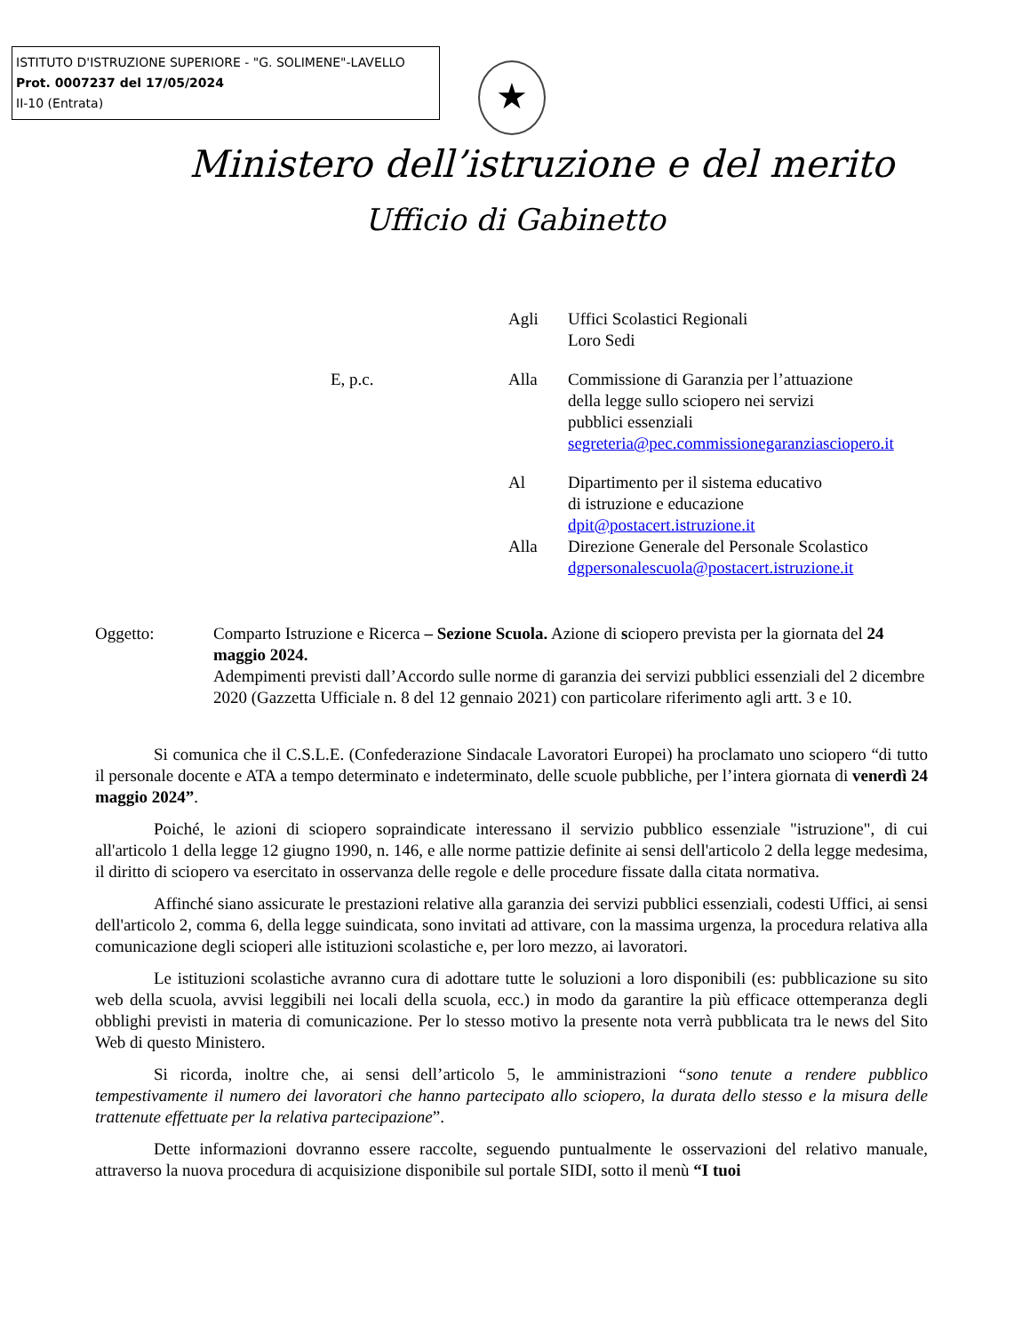ISTITUTO D'ISTRUZIONE SUPERIORE - "G. SOLIMENE"-LAVELLO
Prot. 0007237 del 17/05/2024
II-10 (Entrata)
★
Ministero dell’istruzione e del merito
Ufficio di Gabinetto
Agli Uffici Scolastici Regionali
Loro Sedi
E, p.c. Alla Commissione di Garanzia per l’attuazione
della legge sullo sciopero nei servizi
pubblici essenziali
segreteria@pec.commissionegaranziasciopero.it
Al Dipartimento per il sistema educativo
di istruzione e educazione
dpit@postacert.istruzione.it
Alla Direzione Generale del Personale Scolastico
dgpersonalescuola@postacert.istruzione.it
Oggetto: Comparto Istruzione e Ricerca – Sezione Scuola. Azione di sciopero prevista per la giornata del 24 maggio 2024.
Adempimenti previsti dall’Accordo sulle norme di garanzia dei servizi pubblici essenziali del 2 dicembre 2020 (Gazzetta Ufficiale n. 8 del 12 gennaio 2021) con particolare riferimento agli artt. 3 e 10.
Si comunica che il C.S.L.E. (Confederazione Sindacale Lavoratori Europei) ha proclamato uno sciopero “di tutto il personale docente e ATA a tempo determinato e indeterminato, delle scuole pubbliche, per l’intera giornata di venerdì 24 maggio 2024”.
Poiché, le azioni di sciopero sopraindicate interessano il servizio pubblico essenziale "istruzione", di cui all'articolo 1 della legge 12 giugno 1990, n. 146, e alle norme pattizie definite ai sensi dell'articolo 2 della legge medesima, il diritto di sciopero va esercitato in osservanza delle regole e delle procedure fissate dalla citata normativa.
Affinché siano assicurate le prestazioni relative alla garanzia dei servizi pubblici essenziali, codesti Uffici, ai sensi dell'articolo 2, comma 6, della legge suindicata, sono invitati ad attivare, con la massima urgenza, la procedura relativa alla comunicazione degli scioperi alle istituzioni scolastiche e, per loro mezzo, ai lavoratori.
Le istituzioni scolastiche avranno cura di adottare tutte le soluzioni a loro disponibili (es: pubblicazione su sito web della scuola, avvisi leggibili nei locali della scuola, ecc.) in modo da garantire la più efficace ottemperanza degli obblighi previsti in materia di comunicazione. Per lo stesso motivo la presente nota verrà pubblicata tra le news del Sito Web di questo Ministero.
Si ricorda, inoltre che, ai sensi dell’articolo 5, le amministrazioni “sono tenute a rendere pubblico tempestivamente il numero dei lavoratori che hanno partecipato allo sciopero, la durata dello stesso e la misura delle trattenute effettuate per la relativa partecipazione”.
Dette informazioni dovranno essere raccolte, seguendo puntualmente le osservazioni del relativo manuale, attraverso la nuova procedura di acquisizione disponibile sul portale SIDI, sotto il menù “I tuoi